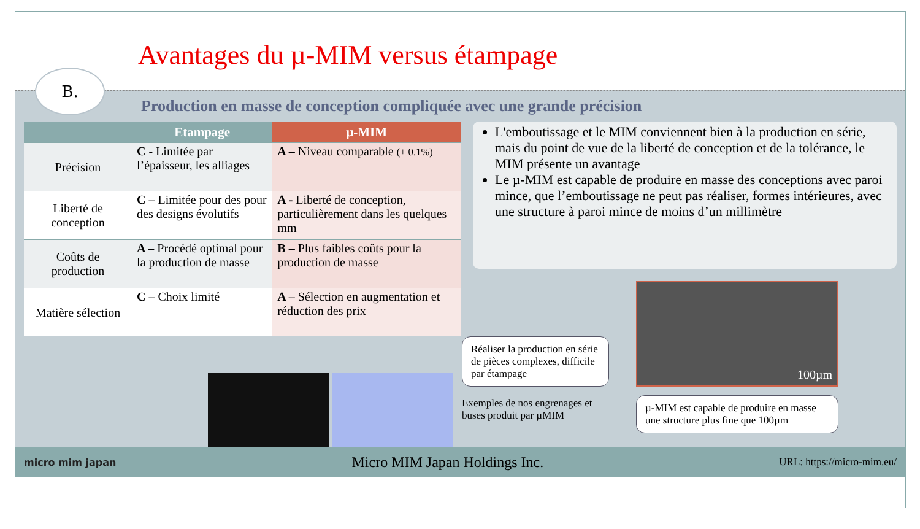Avantages du µ-MIM versus étampage
B.
Production en masse de conception compliquée avec une grande précision
| | Etampage | µ-MIM |
| --- | --- | --- |
| Précision | C - Limitée par l’épaisseur, les alliages | A – Niveau comparable (± 0.1%) |
| Liberté de conception | C – Limitée pour des pour des designs évolutifs | A - Liberté de conception, particulièrement dans les quelques mm |
| Coûts de production | A – Procédé optimal pour la production de masse | B – Plus faibles coûts pour la production de masse |
| Matière sélection | C – Choix limité | A – Sélection en augmentation et réduction des prix |
L'emboutissage et le MIM conviennent bien à la production en série, mais du point de vue de la liberté de conception et de la tolérance, le MIM présente un avantage
Le µ-MIM est capable de produire en masse des conceptions avec paroi mince, que l’emboutissage ne peut pas réaliser, formes intérieures, avec une structure à paroi mince de moins d’un millimètre
Réaliser la production en série de pièces complexes, difficile par étampage
Exemples de nos engrenages et buses produit par µMIM
100µm
µ-MIM est capable de produire en masse une structure plus fine que 100µm
micro mim japan Micro MIM Japan Holdings Inc. URL: https://micro-mim.eu/